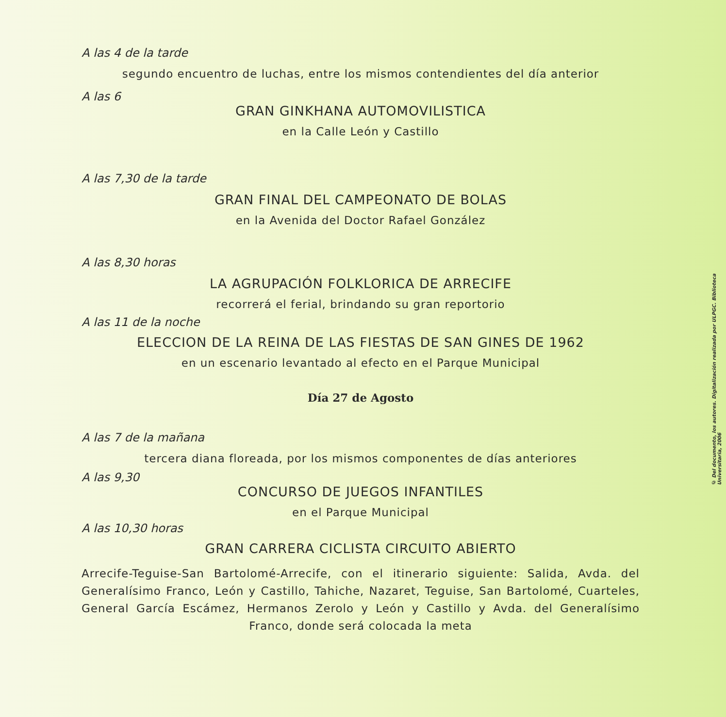A las 4 de la tarde
segundo encuentro de luchas, entre los mismos contendientes del día anterior
A las 6
GRAN GINKHANA AUTOMOVILISTICA
en la Calle León y Castillo
A las 7,30 de la tarde
GRAN FINAL DEL CAMPEONATO DE BOLAS
en la Avenida del Doctor Rafael González
A las 8,30 horas
LA AGRUPACIÓN FOLKLORICA DE ARRECIFE
recorrerá el ferial, brindando su gran reportorio
A las 11 de la noche
ELECCION DE LA REINA DE LAS FIESTAS DE SAN GINES DE 1962
en un escenario levantado al efecto en el Parque Municipal
Día 27 de Agosto
A las 7 de la mañana
tercera diana floreada, por los mismos componentes de días anteriores
A las 9,30
CONCURSO DE JUEGOS INFANTILES
en el Parque Municipal
A las 10,30 horas
GRAN CARRERA CICLISTA CIRCUITO ABIERTO
Arrecife-Teguise-San Bartolomé-Arrecife, con el itinerario siguiente: Salida, Avda. del Generalísimo Franco, León y Castillo, Tahiche, Nazaret, Teguise, San Bartolomé, Cuarteles, General García Escámez, Hermanos Zerolo y León y Castillo y Avda. del Generalísimo Franco, donde será colocada la meta
© Del documento, los autores. Digitalización realizada por ULPGC. Biblioteca Universitaria, 2006